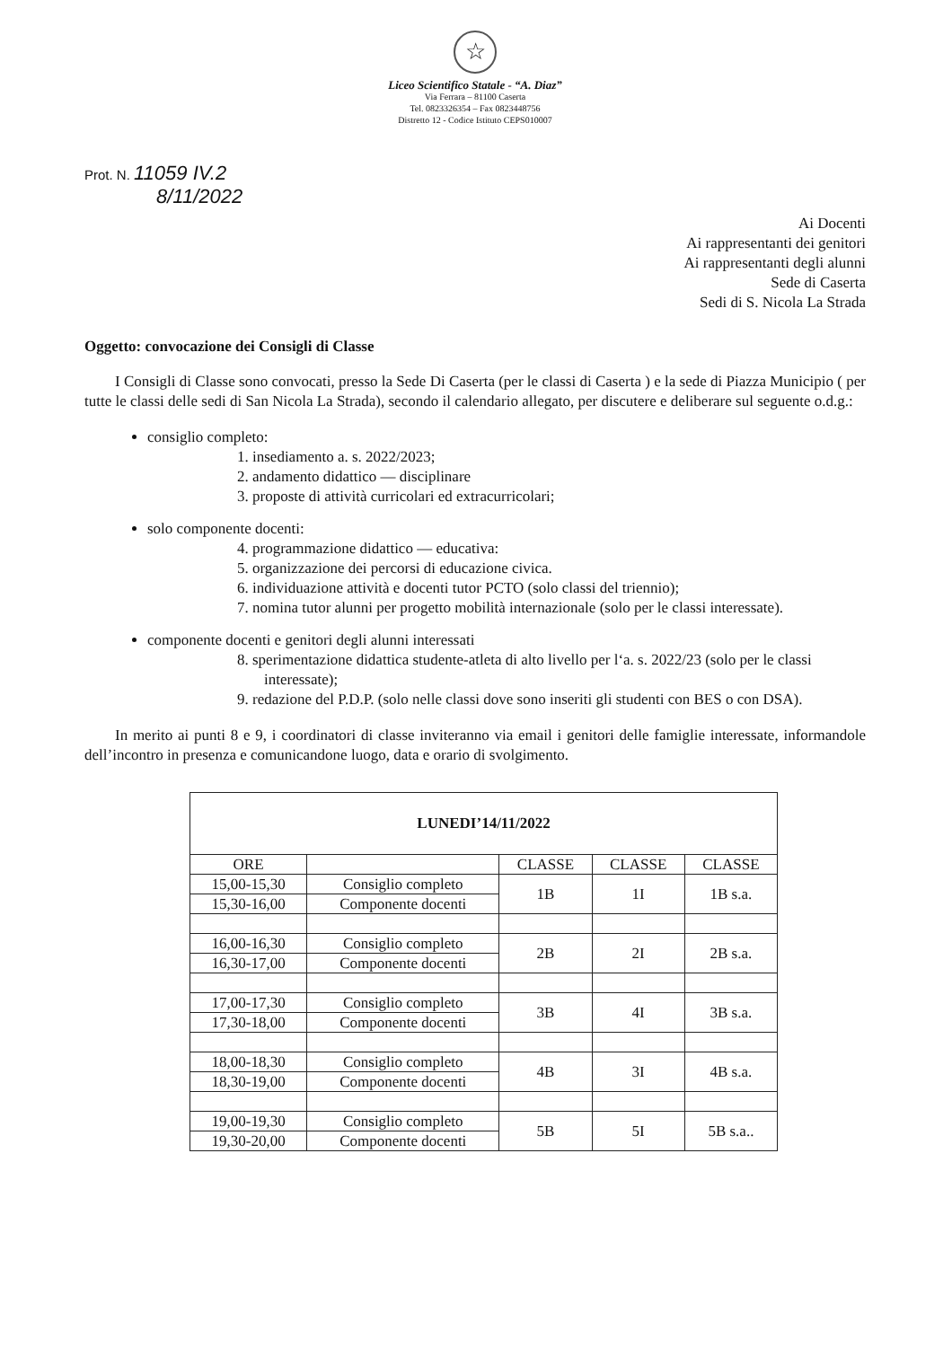☆
Liceo Scientifico Statale - “A. Diaz”
Via Ferrara – 81100 Caserta
Tel. 0823326354 – Fax 0823448756
Distretto 12 - Codice Istituto CEPS010007
Prot. N. 11059 IV.2
8/11/2022
Ai Docenti
Ai rappresentanti dei genitori
Ai rappresentanti degli alunni
Sede di Caserta
Sedi di S. Nicola La Strada
Oggetto: convocazione dei Consigli di Classe
  I Consigli di Classe sono convocati, presso la Sede Di Caserta (per le classi di Caserta ) e la sede di Piazza Municipio ( per tutte le classi delle sedi di San Nicola La Strada), secondo il calendario allegato, per discutere e deliberare sul seguente o.d.g.:
consiglio completo:
1. insediamento a. s. 2022/2023;
2. andamento didattico — disciplinare
3. proposte di attività curricolari ed extracurricolari;
solo componente docenti:
4. programmazione didattico — educativa:
5. organizzazione dei percorsi di educazione civica.
6. individuazione attività e docenti tutor PCTO (solo classi del triennio);
7. nomina tutor alunni per progetto mobilità internazionale (solo per le classi interessate).
componente docenti e genitori degli alunni interessati
8. sperimentazione didattica studente-atleta di alto livello per l‘a. s. 2022/23 (solo per le classi interessate);
9. redazione del P.D.P. (solo nelle classi dove sono inseriti gli studenti con BES o con DSA).
  In merito ai punti 8 e 9, i coordinatori di classe inviteranno via email i genitori delle famiglie interessate, informandole dell’incontro in presenza e comunicandone luogo, data e orario di svolgimento.
| LUNEDI’14/11/2022 | | | | |
| --- | --- | --- | --- | --- |
| ORE | | CLASSE | CLASSE | CLASSE |
| 15,00-15,30 | Consiglio completo | 1B | 1I | 1B s.a. |
| 15,30-16,00 | Componente docenti | | | |
| 16,00-16,30 | Consiglio completo | 2B | 2I | 2B s.a. |
| 16,30-17,00 | Componente docenti | | | |
| 17,00-17,30 | Consiglio completo | 3B | 4I | 3B s.a. |
| 17,30-18,00 | Componente docenti | | | |
| 18,00-18,30 | Consiglio completo | 4B | 3I | 4B s.a. |
| 18,30-19,00 | Componente docenti | | | |
| 19,00-19,30 | Consiglio completo | 5B | 5I | 5B s.a.. |
| 19,30-20,00 | Componente docenti | | | |